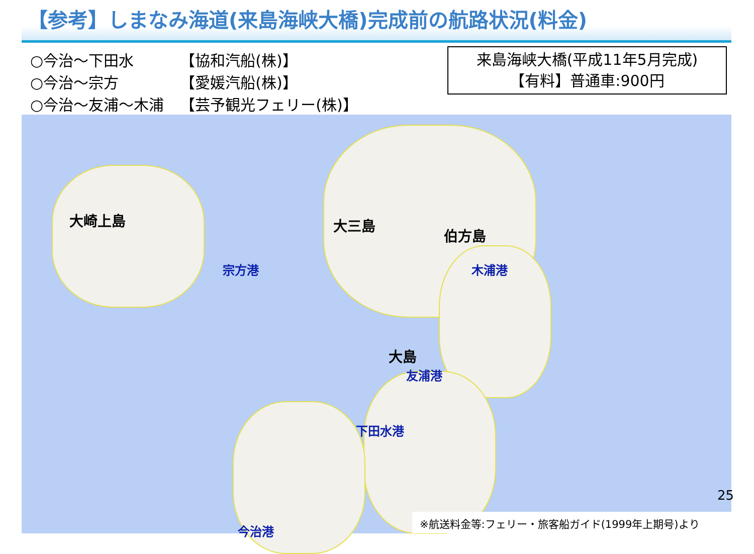【参考】しまなみ海道(来島海峡大橋)完成前の航路状況(料金)
| ○今治～下田水 | 【協和汽船(株)】 |
| ○今治～宗方 | 【愛媛汽船(株)】 |
| ○今治～友浦～木浦 | 【芸予観光フェリー(株)】 |
来島海峡大橋(平成11年5月完成)
【有料】普通車:900円
大崎上島 大三島
伯方島
大島
宗方港 木浦港
友浦港
下田水港
今治港
25
※航送料金等:フェリー・旅客船ガイド(1999年上期号)より